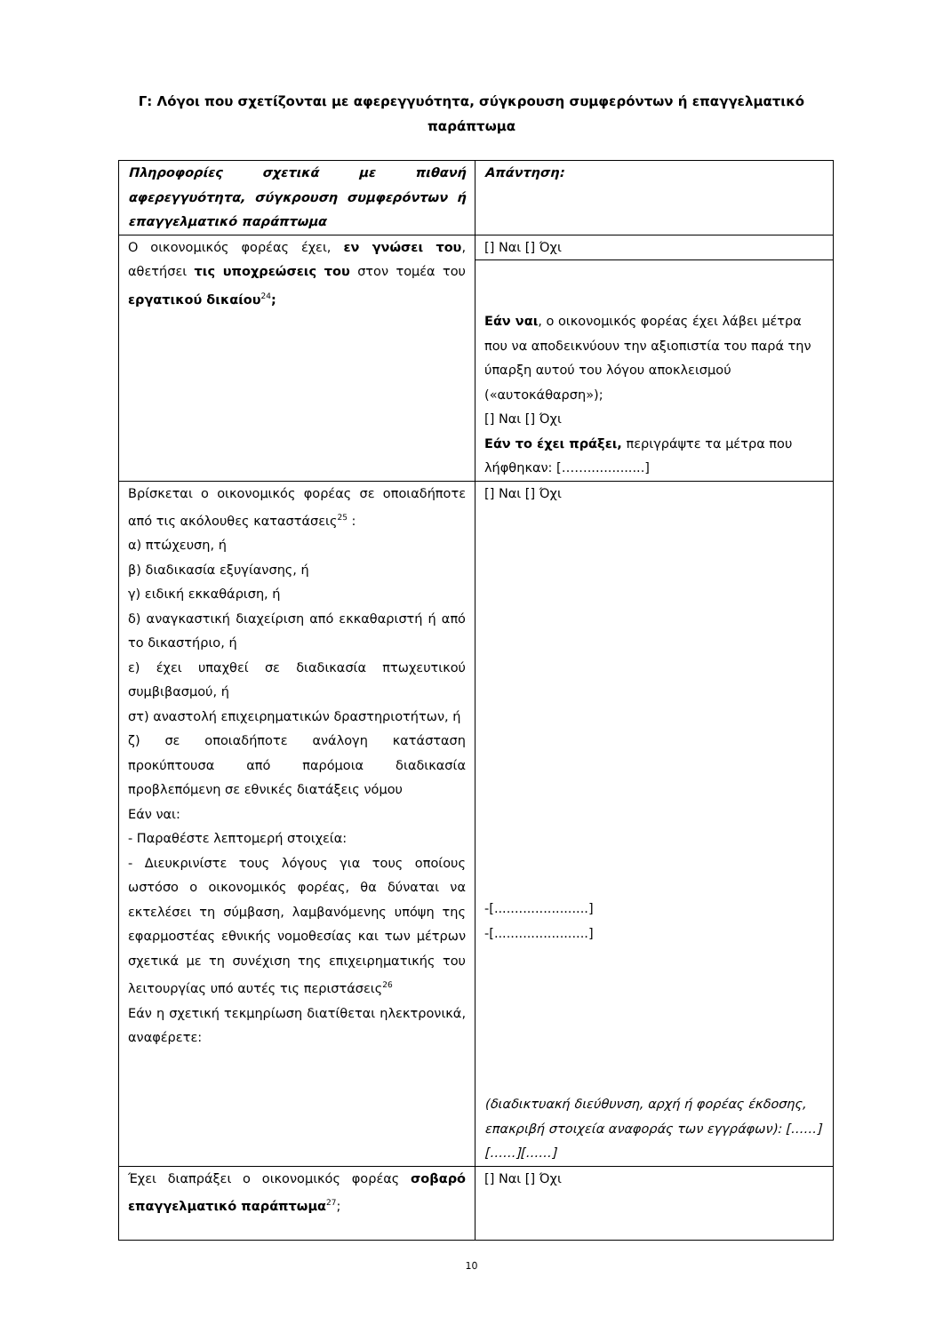Γ: Λόγοι που σχετίζονται με αφερεγγυότητα, σύγκρουση συμφερόντων ή επαγγελματικό παράπτωμα
| Πληροφορίες σχετικά με πιθανή αφερεγγυότητα, σύγκρουση συμφερόντων ή επαγγελματικό παράπτωμα | Απάντηση: |
| Ο οικονομικός φορέας έχει, εν γνώσει του , αθετήσει τις υποχρεώσεις του στον τομέα του εργατικού δικαίου<sup>24</sup> ; | [] Ναι [] Όχι |
| | Εάν ναι , ο οικονομικός φορέας έχει λάβει μέτρα που να αποδεικνύουν την αξιοπιστία του παρά την ύπαρξη αυτού του λόγου αποκλεισμού («αυτοκάθαρση»); [] Ναι [] Όχι Εάν το έχει πράξει, περιγράψτε τα μέτρα που λήφθηκαν: [……..............] |
| Βρίσκεται ο οικονομικός φορέας σε οποιαδήποτε από τις ακόλουθες καταστάσεις<sup>25</sup> : α) πτώχευση, ή β) διαδικασία εξυγίανσης, ή γ) ειδική εκκαθάριση, ή δ) αναγκαστική διαχείριση από εκκαθαριστή ή από το δικαστήριο, ή ε) έχει υπαχθεί σε διαδικασία πτωχευτικού συμβιβασμού, ή στ) αναστολή επιχειρηματικών δραστηριοτήτων, ή ζ) σε οποιαδήποτε ανάλογη κατάσταση προκύπτουσα από παρόμοια διαδικασία προβλεπόμενη σε εθνικές διατάξεις νόμου Εάν ναι: - Παραθέστε λεπτομερή στοιχεία: - Διευκρινίστε τους λόγους για τους οποίους ωστόσο ο οικονομικός φορέας, θα δύναται να εκτελέσει τη σύμβαση, λαμβανόμενης υπόψη της εφαρμοστέας εθνικής νομοθεσίας και των μέτρων σχετικά με τη συνέχιση της επιχειρηματικής του λειτουργίας υπό αυτές τις περιστάσεις<sup>26</sup> Εάν η σχετική τεκμηρίωση διατίθεται ηλεκτρονικά, αναφέρετε: | [] Ναι [] Όχι -[.......................] -[.......................] (διαδικτυακή διεύθυνση, αρχή ή φορέας έκδοσης, επακριβή στοιχεία αναφοράς των εγγράφων): [……][……][……] |
| Έχει διαπράξει ο οικονομικός φορέας σοβαρό επαγγελματικό παράπτωμα<sup>27</sup>; | [] Ναι [] Όχι |
10